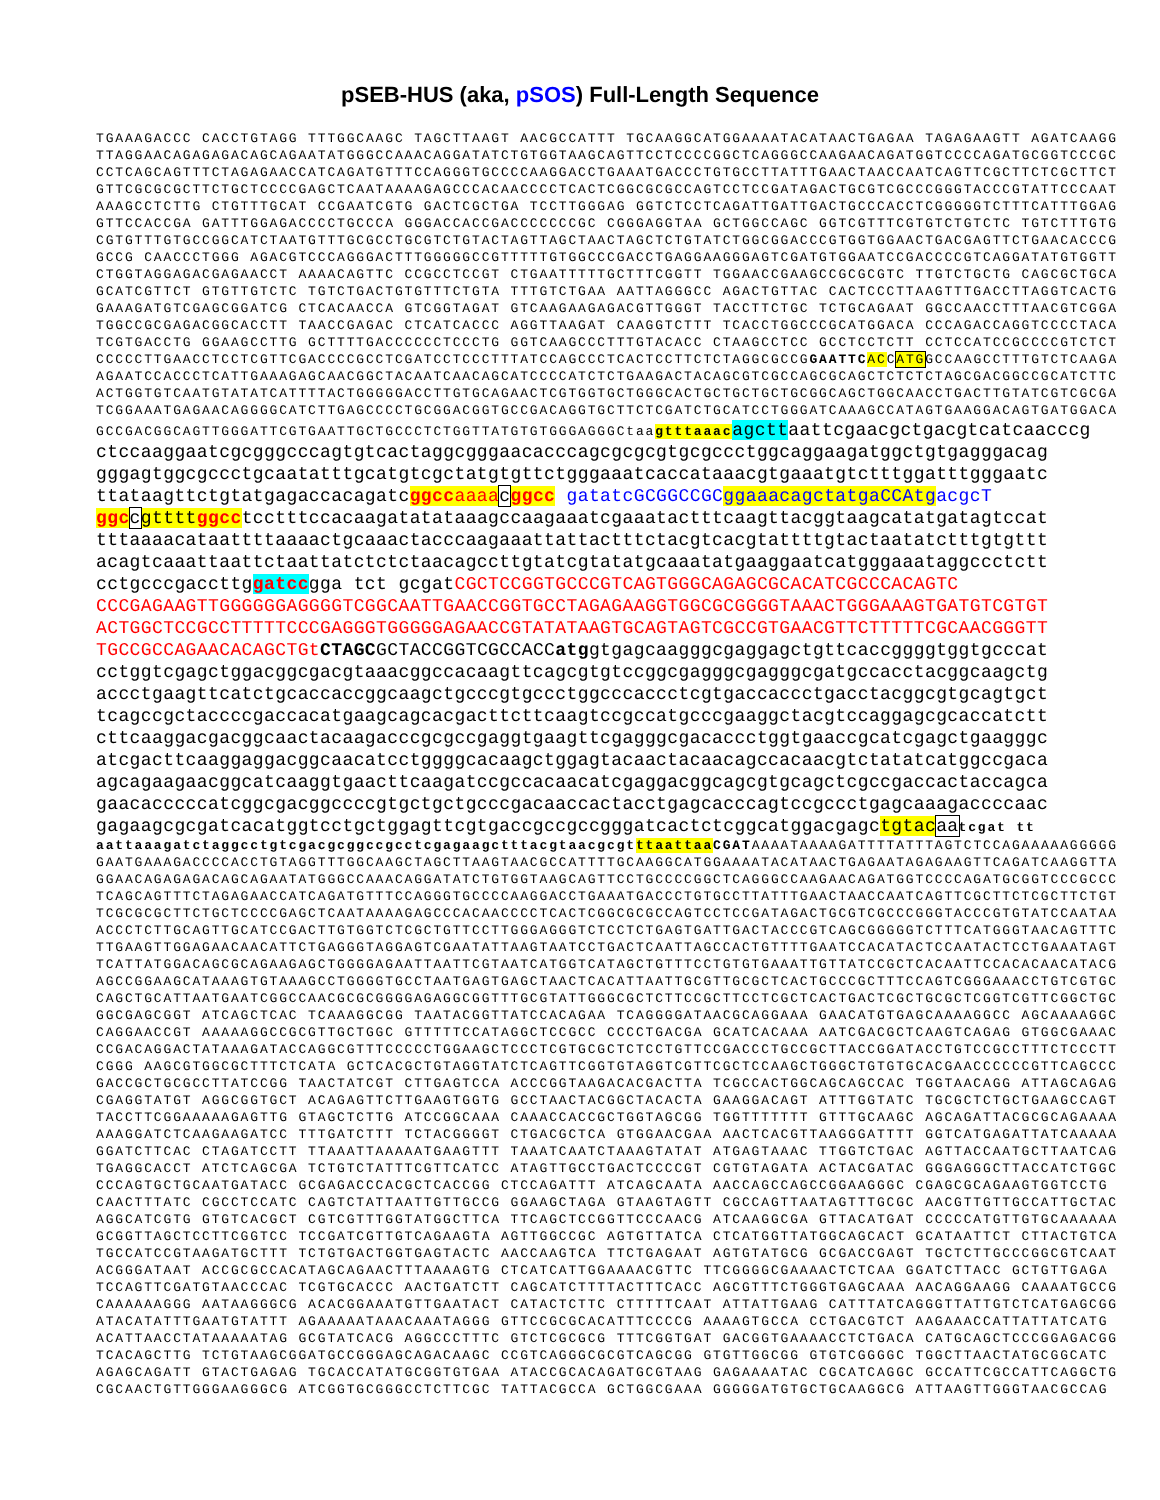pSEB-HUS (aka, pSOS) Full-Length Sequence
TGAAAGACCC CACCTGTAGG TTTGGCAAGC TAGCTTAAGT AACGCCATTT TGCAAGGCATGGAAAATACATAACTGAGAA TAGAGAAGTT AGATCAAGG
TTAGGAACAGAGAGACAGCAGAATATGGGCCAAACAGGATATCTGTGGTAAGCAGTTCCTCCCCGGCTCAGGGCCAAGAACAGATGGTCCCCAGATGCGGTCCCGC
CCTCAGCAGTTTCTAGAGAACCATCAGATGTTTCCAGGGTGCCCCAAGGACCTGAAATGACCCTGTGCCTTATTTGAACTAACCAATCAGTTCGCTTCTCGCTTCT
GTTCGCGCGCTTCTGCTCCCCGAGCTCAATAAAAGAGCCCACAACCCCTCACTCGGCGCGCCAGTCCTCCGATAGACTGCGTCGCCCGGGTACCCGTATTCCCAAT
AAAGCCTCTTG CTGTTTGCAT CCGAATCGTG GACTCGCTGA TCCTTGGGAG GGTCTCCTCAGATTGATTGACTGCCCACCTCGGGGGTCTTTCATTTGGAG
GTTCCACCGA GATTTGGAGACCCCTGCCCA GGGACCACCGACCCCCCCGC CGGGAGGTAA GCTGGCCAGC GGTCGTTTCGTGTCTGTCTC TGTCTTTGTG
CGTGTTTGTGCCGGCATCTAATGTTTGCGCCTGCGTCTGTACTAGTTAGCTAACTAGCTCTGTATCTGGCGGACCCGTGGTGGAACTGACGAGTTCTGAACACCCG
GCCG CAACCCTGGG AGACGTCCCAGGGACTTTGGGGGCCGTTTTTGTGGCCCGACCTGAGGAAGGGAGTCGATGTGGAATCCGACCCCGTCAGGATATGTGGTT
CTGGTAGGAGACGAGAACCT AAAACAGTTC CCGCCTCCGT CTGAATTTTTGCTTTCGGTT TGGAACCGAAGCCGCGCGTC TTGTCTGCTG CAGCGCTGCA
GCATCGTTCT GTGTTGTCTC TGTCTGACTGTGTTTCTGTA TTTGTCTGAA AATTAGGGCC AGACTGTTAC CACTCCCTTAAGTTTGACCTTAGGTCACTG
GAAAGATGTCGAGCGGATCG CTCACAACCA GTCGGTAGAT GTCAAGAAGAGACGTTGGGT TACCTTCTGC TCTGCAGAAT GGCCAACCTTTAACGTCGGA
TGGCCGCGAGACGGCACCTT TAACCGAGAC CTCATCACCC AGGTTAAGAT CAAGGTCTTT TCACCTGGCCCGCATGGACA CCCAGACCAGGTCCCCTACA
TCGTGACCTG GGAAGCCTTG GCTTTTGACCCCCCTCCCTG GGTCAAGCCCTTTGTACACC CTAAGCCTCC GCCTCCTCTT CCTCCATCCGCCCCGTCTCT
CCCCCTTGAACCTCCTCGTTCGACCCCGCCTCGATCCTCCCTTTATCCAGCCCTCACTCCTTCTCTAGGCGCCGGAATTC ACCATGGCCAAGCCTTTGTCTCAAGA
AGAATCCACCCTCATTGAAAGAGCAACGGCTACAATCAACAGCATCCCCATCTCTGAAGACTACAGCGTCGCCAGCGCAGCTCTCTCTAGCGACGGCCGCATCTTC
ACTGGTGTCAATGTATATCATTTTACTGGGGGACCTTGTGCAGAACTCGTGGTGCTGGGCACTGCTGCTGCTGCGGCAGCTGGCAACCTGACTTGTATCGTCGCGA
TCGGAAATGAGAACAGGGGCATCTTGAGCCCCTGCGGACGGTGCCGACAGGTGCTTCTCGATCTGCATCCTGGGATCAAAGCCATAGTGAAGGACAGTGATGGACA
GCCGACGGCAGTTGGGATTCGTGAATTGCTGCCCTCTGGTTATGTGTGGGAGGGCtaagtttaaac agctt aattcgaacgctgacgtcatcaacccg
ctccaaggaatcgcgggcccagtgtcactaggcgggaacacccagcgcgcgtgcgccctggcaggaagatggctgtgagggacag
gggagtggcgccctgcaatatttgcatgtcgctatgtgttctgggaaatcaccataaacgtgaaatgtctttggatttgggaatc
ttataagttctgtatgagaccacagatcggcc aaaa cggcc gatatcGCGGCCGCggaaacagctatgaCCAtgacgcT
ggc cgttttggcctcctttccacaagatatataaagccaagaaatcgaaatactttcaagttacggtaagcatatgatagtccat
tttaaaacataattttaaaactgcaaactacccaagaaattattactttctacgtcacgtattttgtactaatatctttgtgttt
acagtcaaattaattctaattatctctctaacagccttgtatcgtatatgcaaatatgaaggaatcatgggaaataggccctctt
cctgcccgaccttggatccgga tct gcgatCGCTCCGGTGCCCGTCAGTGGGCAGAGCGCACATCGCCCACAGTC
CCCGAGAAGTTGGGGGGAGGGGTCGGCAATTGAACCGGTGCCTAGAGAAGGTGGCGCGGGGTAAACTGGGAAAGTGATGTCGTGT
ACTGGCTCCGCCTTTTTCCCGAGGGTGGGGGAGAACCGTATATAAGTGCAGTAGTCGCCGTGAACGTTCTTTTTCGCAACGGGTT
TGCCGCCAGAACACAGCTGt CTAGCGCTACCGGTCGCCACCatggtgagcaagggcgaggagctgttcaccggggtggtgcccat
cctggtcgagctggacggcgacgtaaacggccacaagttcagcgtgtccggcgagggcgagggcgatgccacctacggcaagctg
accctgaagttcatctgcaccaccggcaagctgcccgtgccctggcccaccctcgtgaccaccctgacctacggcgtgcagtgct
tcagccgctaccccgaccacatgaagcagcacgacttcttcaagtccgccatgcccgaaggctacgtccaggagcgcaccatctt
cttcaaggacgacggcaactacaagacccgcgccgaggtgaagttcgagggcgacaccctggtgaaccgcatcgagctgaagggc
atcgacttcaaggaggacggcaacatcctggggcacaagctggagtacaactacaacagccacaacgtctatatcatggccgaca
agcagaagaacggcatcaaggtgaacttcaagatccgccacaacatcgaggacggcagcgtgcagctcgccgaccactaccagca
gaacacccccatcggcgacggccccgtgctgctgcccgacaaccactacctgagcacccagtccgccctgagcaaagaccccaac
gagaagcgcgatcacatggtcctgctggagttcgtgaccgccgccgggatcactctcggcatggacgagctgtac aa tcgat tt
aattaaagatctaggcctgtcgacgcggccgcctcgagaagctttacgtaacgcgtttaattaa CGATAAAATAAAAGATTTTATTTAGTCTCCAGAAAAAGGGGG
GAATGAAAGACCCCACCTGTAGGTTTGGCAAGCTAGCTTAAGTAACGCCATTTTGCAAGGCATGGAAAATACATAACTGAGAATAGAGAAGTTCAGATCAAGGTTA
GGAACAGAGAGACAGCAGAATATGGGCCAAACAGGATATCTGTGGTAAGCAGTTCCTGCCCCGGCTCAGGGCCAAGAACAGATGGTCCCCAGATGCGGTCCCGCCC
TCAGCAGTTTCTAGAGAACCATCAGATGTTTCCAGGGTGCCCCAAGGACCTGAAATGACCCTGTGCCTTATTTGAACTAACCAATCAGTTCGCTTCTCGCTTCTGT
TCGCGCGCTTCTGCTCCCCGAGCTCAATAAAAGAGCCCACAACCCCTCACTCGGCGCGCCAGTCCTCCGATAGACTGCGTCGCCCGGGTACCCGTGTATCCAATAA
ACCCTCTTGCAGTTGCATCCGACTTGTGGTCTCGCTGTTCCTTGGGAGGGTCTCCTCTGAGTGATTGACTACCCGTCAGCGGGGGTCTTTCATGGGTAACAGTTTC
TTGAAGTTGGAGAACAACATTCTGAGGGTAGGAGTCGAATATTAAGTAATCCTGACTCAATTAGCCACTGTTTTGAATCCACATACTCCAATACTCCTGAAATAGT
TCATTATGGACAGCGCAGAAGAGCTGGGGAGAATTAATTCGTAATCATGGTCATAGCTGTTTCCTGTGTGAAATTGTTATCCGCTCACAATTCCACACAACATACG
AGCCGGAAGCATAAAGTGTAAAGCCTGGGGTGCCTAATGAGTGAGCTAACTCACATTAATTGCGTTGCGCTCACTGCCCGCTTTCCAGTCGGGAAACCTGTCGTGC
CAGCTGCATTAATGAATCGGCCAACGCGCGGGGAGAGGCGGTTTGCGTATTGGGCGCTCTTCCGCTTCCTCGCTCACTGACTCGCTGCGCTCGGTCGTTCGGCTGC
GGCGAGCGGT ATCAGCTCAC TCAAAGGCGG TAATACGGTTATCCACAGAA TCAGGGGATAACGCAGGAAA GAACATGTGAGCAAAAGGCC AGCAAAAGGC
CAGGAACCGT AAAAAGGCCGCGTTGCTGGC GTTTTTCCATAGGCTCCGCC CCCCTGACGA GCATCACAAA AATCGACGCTCAAGTCAGAG GTGGCGAAAC
CCGACAGGACTATAAAGATACCAGGCGTTTCCCCCTGGAAGCTCCCTCGTGCGCTCTCCTGTTCCGACCCTGCCGCTTACCGGATACCTGTCCGCCTTTCTCCCTT
CGGG AAGCGTGGCGCTTTCTCATA GCTCACGCTGTAGGTATCTCAGTTCGGTGTAGGTCGTTCGCTCCAAGCTGGGCTGTGTGCACGAACCCCCCGTTCAGCCC
GACCGCTGCGCCTTATCCGG TAACTATCGT CTTGAGTCCA ACCCGGTAAGACACGACTTA TCGCCACTGGCAGCAGCCAC TGGTAACAGG ATTAGCAGAG
CGAGGTATGT AGGCGGTGCT ACAGAGTTCTTGAAGTGGTG GCCTAACTACGGCTACACTA GAAGGACAGT ATTTGGTATC TGCGCTCTGCTGAAGCCAGT
TACCTTCGGAAAAAGAGTTG GTAGCTCTTG ATCCGGCAAA CAAACCACCGCTGGTAGCGG TGGTTTTTTT GTTTGCAAGC AGCAGATTACGCGCAGAAAA
AAAGGATCTCAAGAAGATCC TTTGATCTTT TCTACGGGGT CTGACGCTCA GTGGAACGAA AACTCACGTTAAGGGATTTT GGTCATGAGATTATCAAAAA
GGATCTTCAC CTAGATCCTT TTAAATTAAAAATGAAGTTT TAAATCAATCTAAAGTATAT ATGAGTAAAC TTGGTCTGAC AGTTACCAATGCTTAATCAG
TGAGGCACCT ATCTCAGCGA TCTGTCTATTTCGTTCATCC ATAGTTGCCTGACTCCCCGT CGTGTAGATA ACTACGATAC GGGAGGGCTTACCATCTGGC
CCCAGTGCTGCAATGATACC GCGAGACCCACGCTCACCGG CTCCAGATTT ATCAGCAATA AACCAGCCAGCCGGAAGGGC CGAGCGCAGAAGTGGTCCTG
CAACTTTATC CGCCTCCATC CAGTCTATTAATTGTTGCCG GGAAGCTAGA GTAAGTAGTT CGCCAGTTAATAGTTTGCGC AACGTTGTTGCCATTGCTAC
AGGCATCGTG GTGTCACGCT CGTCGTTTGGTATGGCTTCA TTCAGCTCCGGTTCCCAACG ATCAAGGCGA GTTACATGAT CCCCCATGTTGTGCAAAAAA
GCGGTTAGCTCCTTCGGTCC TCCGATCGTTGTCAGAAGTA AGTTGGCCGC AGTGTTATCA CTCATGGTTATGGCAGCACT GCATAATTCT CTTACTGTCA
TGCCATCCGTAAGATGCTTT TCTGTGACTGGTGAGTACTC AACCAAGTCA TTCTGAGAAT AGTGTATGCG GCGACCGAGT TGCTCTTGCCCGGCGTCAAT
ACGGGATAAT ACCGCGCCACATAGCAGAACTTTAAAAGTG CTCATCATTGGAAAACGTTC TTCGGGGCGAAAACTCTCAA GGATCTTACC GCTGTTGAGA
TCCAGTTCGATGTAACCCAC TCGTGCACCC AACTGATCTT CAGCATCTTTTACTTTCACC AGCGTTTCTGGGTGAGCAAA AACAGGAAGG CAAAATGCCG
CAAAAAAGGG AATAAGGGCG ACACGGAAATGTTGAATACT CATACTCTTC CTTTTTCAAT ATTATTGAAG CATTTATCAGGGTTATTGTCTCATGAGCGG
ATACATATTTGAATGTATTT AGAAAAATAAACAAATAGGG GTTCCGCGCACATTTCCCCG AAAAGTGCCA CCTGACGTCT AAGAAACCATTATTATCATG
ACATTAACCTATAAAAATAG GCGTATCACG AGGCCCTTTC GTCTCGCGCG TTTCGGTGAT GACGGTGAAAACCTCTGACA CATGCAGCTCCCGGAGACGG
TCACAGCTTG TCTGTAAGCGGATGCCGGGAGCAGACAAGC CCGTCAGGGCGCGTCAGCGG GTGTTGGCGG GTGTCGGGGC TGGCTTAACTATGCGGCATC
AGAGCAGATT GTACTGAGAG TGCACCATATGCGGTGTGAA ATACCGCACAGATGCGTAAG GAGAAAATAC CGCATCAGGC GCCATTCGCCATTCAGGCTG
CGCAACTGTTGGGAAGGGCG ATCGGTGCGGGCCTCTTCGC TATTACGCCA GCTGGCGAAA GGGGGATGTGCTGCAAGGCG ATTAAGTTGGGTAACGCCAG